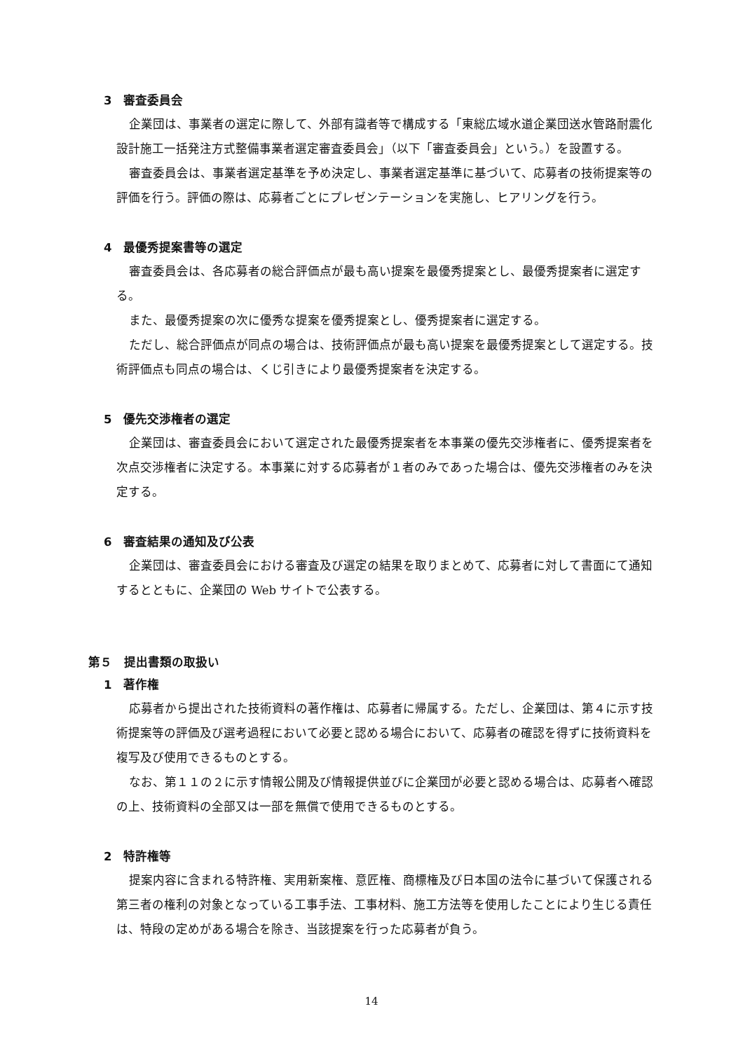3　審査委員会
企業団は、事業者の選定に際して、外部有識者等で構成する「東総広域水道企業団送水管路耐震化設計施工一括発注方式整備事業者選定審査委員会」（以下「審査委員会」という。）を設置する。
審査委員会は、事業者選定基準を予め決定し、事業者選定基準に基づいて、応募者の技術提案等の評価を行う。評価の際は、応募者ごとにプレゼンテーションを実施し、ヒアリングを行う。
4　最優秀提案書等の選定
審査委員会は、各応募者の総合評価点が最も高い提案を最優秀提案とし、最優秀提案者に選定する。
また、最優秀提案の次に優秀な提案を優秀提案とし、優秀提案者に選定する。
ただし、総合評価点が同点の場合は、技術評価点が最も高い提案を最優秀提案として選定する。技術評価点も同点の場合は、くじ引きにより最優秀提案者を決定する。
5　優先交渉権者の選定
企業団は、審査委員会において選定された最優秀提案者を本事業の優先交渉権者に、優秀提案者を次点交渉権者に決定する。本事業に対する応募者が１者のみであった場合は、優先交渉権者のみを決定する。
6　審査結果の通知及び公表
企業団は、審査委員会における審査及び選定の結果を取りまとめて、応募者に対して書面にて通知するとともに、企業団の Web サイトで公表する。
第５　提出書類の取扱い
1　著作権
応募者から提出された技術資料の著作権は、応募者に帰属する。ただし、企業団は、第４に示す技術提案等の評価及び選考過程において必要と認める場合において、応募者の確認を得ずに技術資料を複写及び使用できるものとする。
なお、第１１の２に示す情報公開及び情報提供並びに企業団が必要と認める場合は、応募者へ確認の上、技術資料の全部又は一部を無償で使用できるものとする。
2　特許権等
提案内容に含まれる特許権、実用新案権、意匠権、商標権及び日本国の法令に基づいて保護される第三者の権利の対象となっている工事手法、工事材料、施工方法等を使用したことにより生じる責任は、特段の定めがある場合を除き、当該提案を行った応募者が負う。
14